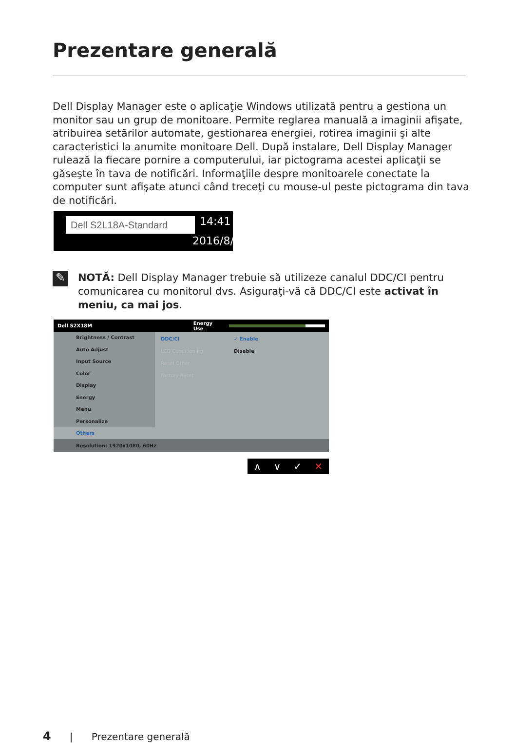Prezentare generală
Dell Display Manager este o aplicaţie Windows utilizată pentru a gestiona un monitor sau un grup de monitoare. Permite reglarea manuală a imaginii afişate, atribuirea setărilor automate, gestionarea energiei, rotirea imaginii şi alte caracteristici la anumite monitoare Dell. După instalare, Dell Display Manager rulează la fiecare pornire a computerului, iar pictograma acestei aplicaţii se găseşte în tava de notificări. Informaţiile despre monitoarele conectate la computer sunt afişate atunci când treceţi cu mouse-ul peste pictograma din tava de notificări.
Dell S2L18A-Standard 14:41
2016/8/16
✎
NOTĂ: Dell Display Manager trebuie să utilizeze canalul DDC/CI pentru comunicarea cu monitorul dvs. Asiguraţi-vă că DDC/CI este activat în meniu, ca mai jos.
Dell S2X18M Energy Use
Brightness / Contrast
Auto Adjust
Input Source
Color
Display
Energy
Menu
Personalize
Others
DDC/CI ✓ Enable
LCD Conditioning Disable
Reset Other
Factory Reset
Resolution: 1920x1080, 60Hz
∧ ∨ ✓ ✕
4 | Prezentare generală